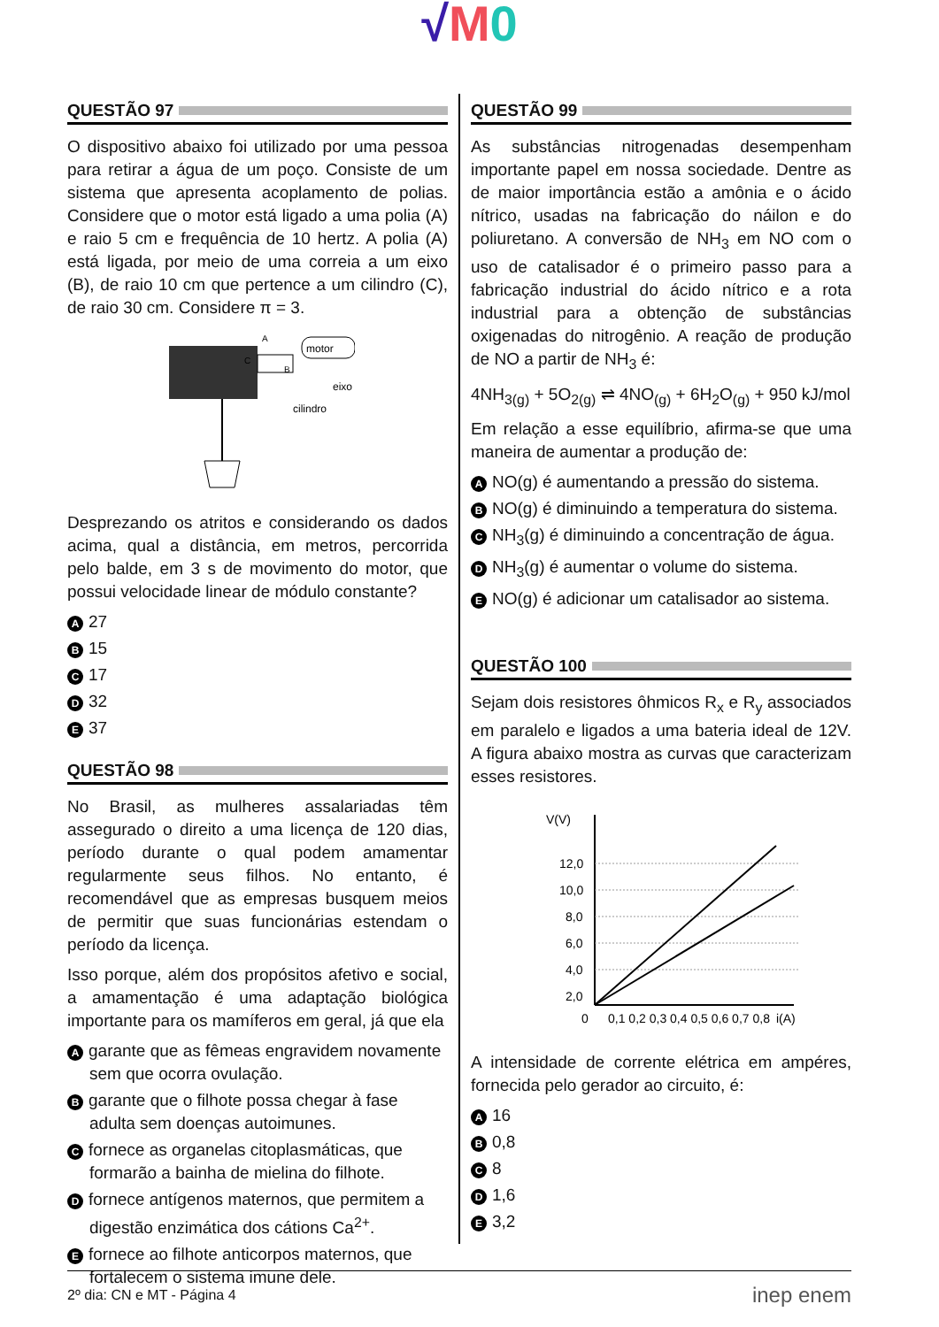√M 0
QUESTÃO 97
O dispositivo abaixo foi utilizado por uma pessoa para retirar a água de um poço. Consiste de um sistema que apresenta acoplamento de polias. Considere que o motor está ligado a uma polia (A) e raio 5 cm e frequência de 10 hertz. A polia (A) está ligada, por meio de uma correia a um eixo (B), de raio 10 cm que pertence a um cilindro (C), de raio 30 cm. Considere π = 3.
motor
eixo
cilindro
A
C
B
Desprezando os atritos e considerando os dados acima, qual a distância, em metros, percorrida pelo balde, em 3 s de movimento do motor, que possui velocidade linear de módulo constante?
A 27
B 15
C 17
D 32
E 37
QUESTÃO 98
No Brasil, as mulheres assalariadas têm assegurado o direito a uma licença de 120 dias, período durante o qual podem amamentar regularmente seus filhos. No entanto, é recomendável que as empresas busquem meios de permitir que suas funcionárias estendam o período da licença.
Isso porque, além dos propósitos afetivo e social, a amamentação é uma adaptação biológica importante para os mamíferos em geral, já que ela
Agarante que as fêmeas engravidem novamente sem que ocorra ovulação.
Bgarante que o filhote possa chegar à fase adulta sem doenças autoimunes.
Cfornece as organelas citoplasmáticas, que formarão a bainha de mielina do filhote.
Dfornece antígenos maternos, que permitem a digestão enzimática dos cátions Ca<sup>2+</sup>.
Efornece ao filhote anticorpos maternos, que fortalecem o sistema imune dele.
QUESTÃO 99
As substâncias nitrogenadas desempenham importante papel em nossa sociedade. Dentre as de maior importância estão a amônia e o ácido nítrico, usadas na fabricação do náilon e do poliuretano. A conversão de NH<sub>3</sub> em NO com o uso de catalisador é o primeiro passo para a fabricação industrial do ácido nítrico e a rota industrial para a obtenção de substâncias oxigenadas do nitrogênio. A reação de produção de NO a partir de NH<sub>3</sub> é:
4NH<sub>3(g)</sub> + 5O<sub>2(g)</sub> ⇌ 4NO<sub>(g)</sub> + 6H<sub>2</sub>O<sub>(g)</sub> + 950 kJ/mol
Em relação a esse equilíbrio, afirma-se que uma maneira de aumentar a produção de:
A NO(g) é aumentando a pressão do sistema.
B NO(g) é diminuindo a temperatura do sistema.
C NH<sub>3</sub>(g) é diminuindo a concentração de água.
D NH<sub>3</sub>(g) é aumentar o volume do sistema.
E NO(g) é adicionar um catalisador ao sistema.
QUESTÃO 100
Sejam dois resistores ôhmicos R<sub>x</sub> e R<sub>y</sub> associados em paralelo e ligados a uma bateria ideal de 12V. A figura abaixo mostra as curvas que caracterizam esses resistores.
V(V)
12,0
10,0
8,0
6,0
4,0
2,0
0
0,1 0,2 0,3 0,4 0,5 0,6 0,7 0,8
i(A)
A intensidade de corrente elétrica em ampéres, fornecida pelo gerador ao circuito, é:
A 16
B 0,8
C 8
D 1,6
E 3,2
2º dia: CN e MT - Página 4 inep enem